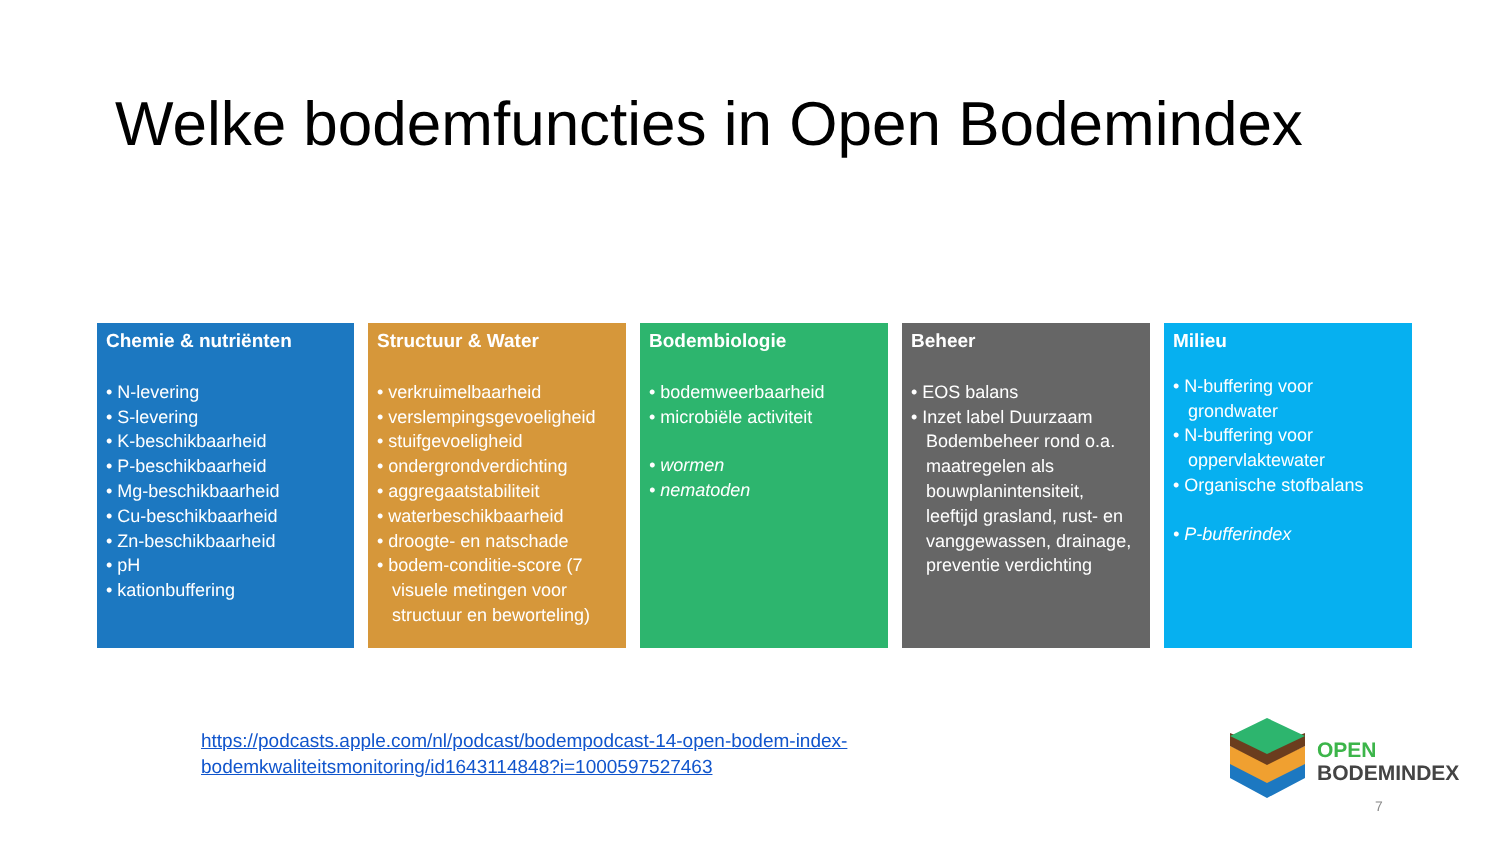Welke bodemfuncties in Open Bodemindex
Chemie & nutriënten
• N-levering
• S-levering
• K-beschikbaarheid
• P-beschikbaarheid
• Mg-beschikbaarheid
• Cu-beschikbaarheid
• Zn-beschikbaarheid
• pH
• kationbuffering
Structuur & Water
• verkruimelbaarheid
• verslempingsgevoeligheid
• stuifgevoeligheid
• ondergrondverdichting
• aggregaatstabiliteit
• waterbeschikbaarheid
• droogte- en natschade
• bodem-conditie-score (7 visuele metingen voor structuur en beworteling)
Bodembiologie
• bodemweerbaarheid
• microbiële activiteit
• wormen
• nematoden
Beheer
• EOS balans
• Inzet label Duurzaam Bodembeheer rond o.a. maatregelen als bouwplanintensiteit, leeftijd grasland, rust- en vanggewassen, drainage, preventie verdichting
Milieu
• N-buffering voor grondwater
• N-buffering voor oppervlaktewater
• Organische stofbalans
• P-bufferindex
https://podcasts.apple.com/nl/podcast/bodempodcast-14-open-bodem-index-
bodemkwaliteitsmonitoring/id1643114848?i=1000597527463
OPEN
BODEMINDEX
7